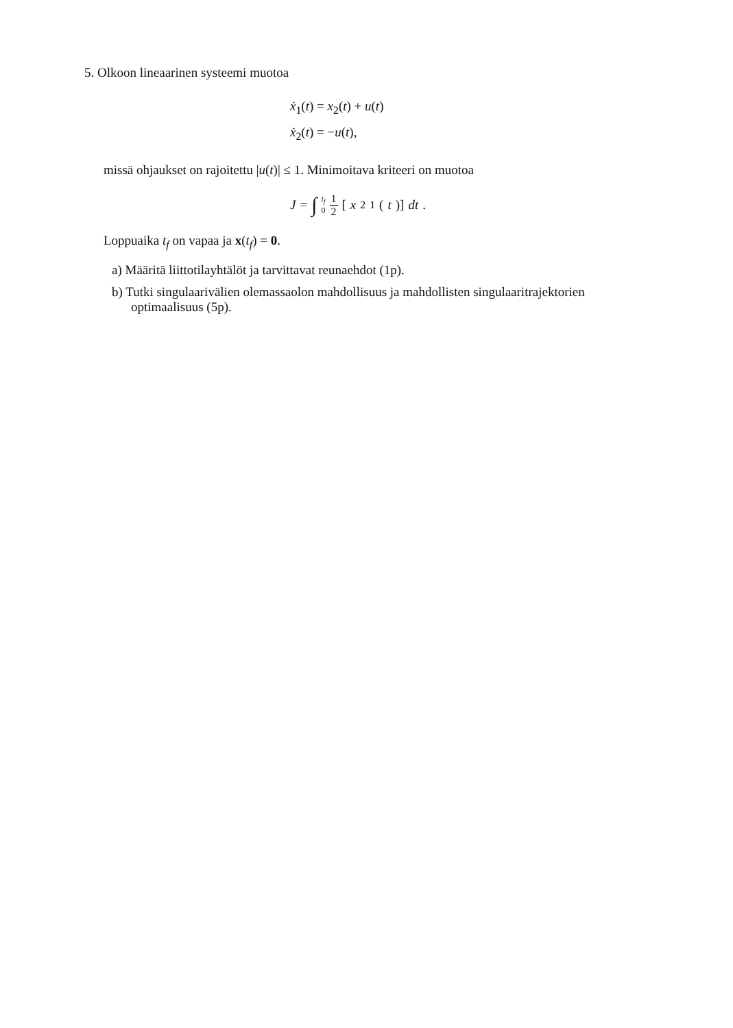5. Olkoon lineaarinen systeemi muotoa
ẋ<sub>1</sub>(t) = x<sub>2</sub>(t) + u(t)
ẋ<sub>2</sub>(t) = −u(t),
missä ohjaukset on rajoitettu |u(t)| ≤ 1. Minimoitava kriteeri on muotoa
J = ∫ t<sub>f</sub> 0 1 2 [x<sup>2</sup><sub>1</sub>(t)] dt.
Loppuaika t<sub>f</sub> on vapaa ja x(t<sub>f</sub>) = 0.
a) Määritä liittotilayhtälöt ja tarvittavat reunaehdot (1p).
b) Tutki singulaarivälien olemassaolon mahdollisuus ja mahdollisten singulaaritrajektorien optimaalisuus (5p).